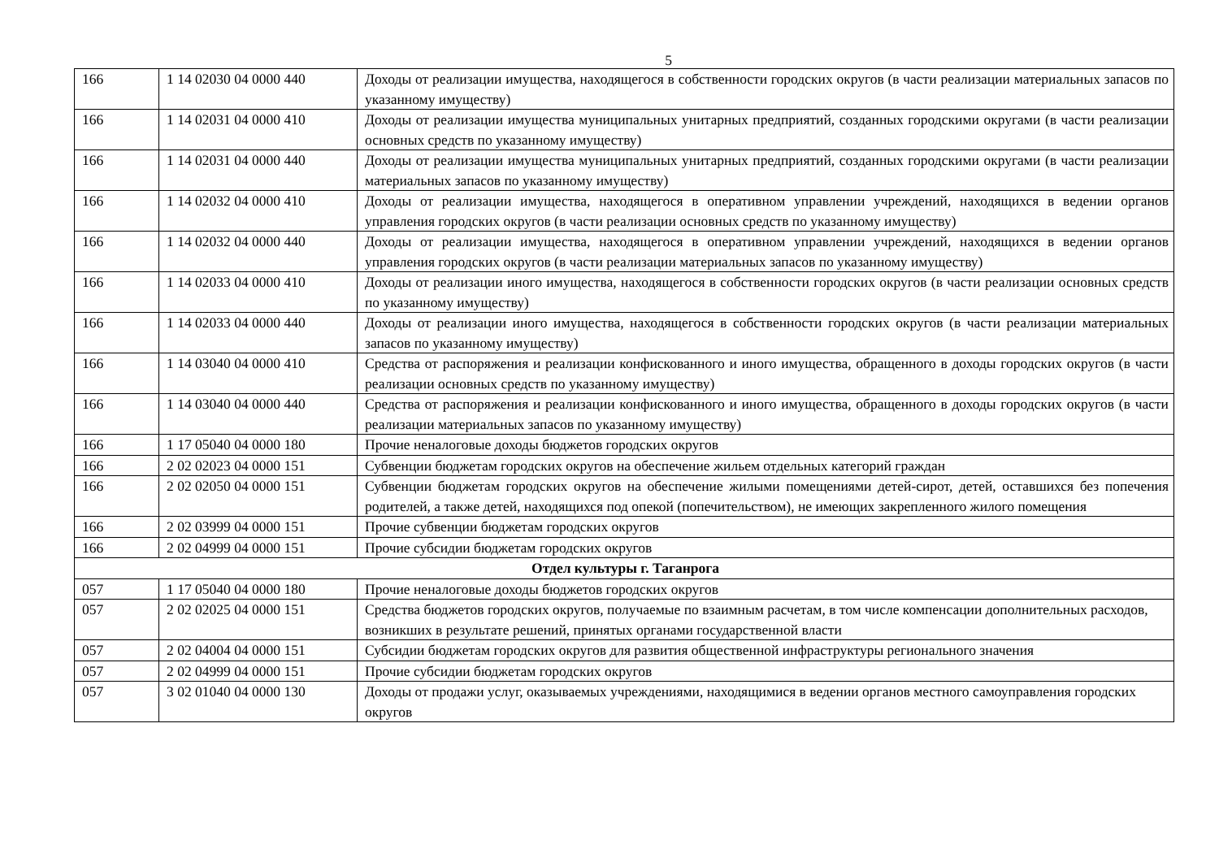5
| 166 | 1 14 02030 04 0000 440 | Доходы от реализации имущества, находящегося в собственности городских округов (в части реализации материальных запасов по указанному имуществу) |
| 166 | 1 14 02031 04 0000 410 | Доходы от реализации имущества муниципальных унитарных предприятий, созданных городскими округами (в части реализации основных средств по указанному имуществу) |
| 166 | 1 14 02031 04 0000 440 | Доходы от реализации имущества муниципальных унитарных предприятий, созданных городскими округами (в части реализации материальных запасов по указанному имуществу) |
| 166 | 1 14 02032 04 0000 410 | Доходы от реализации имущества, находящегося в оперативном управлении учреждений, находящихся в ведении органов управления городских округов (в части реализации основных средств по указанному имуществу) |
| 166 | 1 14 02032 04 0000 440 | Доходы от реализации имущества, находящегося в оперативном управлении учреждений, находящихся в ведении органов управления городских округов (в части реализации материальных запасов по указанному имуществу) |
| 166 | 1 14 02033 04 0000 410 | Доходы от реализации иного имущества, находящегося в собственности городских округов (в части реализации основных средств по указанному имуществу) |
| 166 | 1 14 02033 04 0000 440 | Доходы от реализации иного имущества, находящегося в собственности городских округов (в части реализации материальных запасов по указанному имуществу) |
| 166 | 1 14 03040 04 0000 410 | Средства от распоряжения и реализации конфискованного и иного имущества, обращенного в доходы городских округов (в части реализации основных средств по указанному имуществу) |
| 166 | 1 14 03040 04 0000 440 | Средства от распоряжения и реализации конфискованного и иного имущества, обращенного в доходы городских округов (в части реализации материальных запасов по указанному имуществу) |
| 166 | 1 17 05040 04 0000 180 | Прочие неналоговые доходы бюджетов городских округов |
| 166 | 2 02 02023 04 0000 151 | Субвенции бюджетам городских округов на обеспечение жильем отдельных категорий граждан |
| 166 | 2 02 02050 04 0000 151 | Субвенции бюджетам городских округов на обеспечение жилыми помещениями детей-сирот, детей, оставшихся без попечения родителей, а также детей, находящихся под опекой (попечительством), не имеющих закрепленного жилого помещения |
| 166 | 2 02 03999 04 0000 151 | Прочие субвенции бюджетам городских округов |
| 166 | 2 02 04999 04 0000 151 | Прочие субсидии бюджетам городских округов |
| Отдел культуры г. Таганрога | | |
| 057 | 1 17 05040 04 0000 180 | Прочие неналоговые доходы бюджетов городских округов |
| 057 | 2 02 02025 04 0000 151 | Средства бюджетов городских округов, получаемые по взаимным расчетам, в том числе компенсации дополнительных расходов, возникших в результате решений, принятых органами государственной власти |
| 057 | 2 02 04004 04 0000 151 | Субсидии бюджетам городских округов для развития общественной инфраструктуры регионального значения |
| 057 | 2 02 04999 04 0000 151 | Прочие субсидии бюджетам городских округов |
| 057 | 3 02 01040 04 0000 130 | Доходы от продажи услуг, оказываемых учреждениями, находящимися в ведении органов местного самоуправления городских округов |